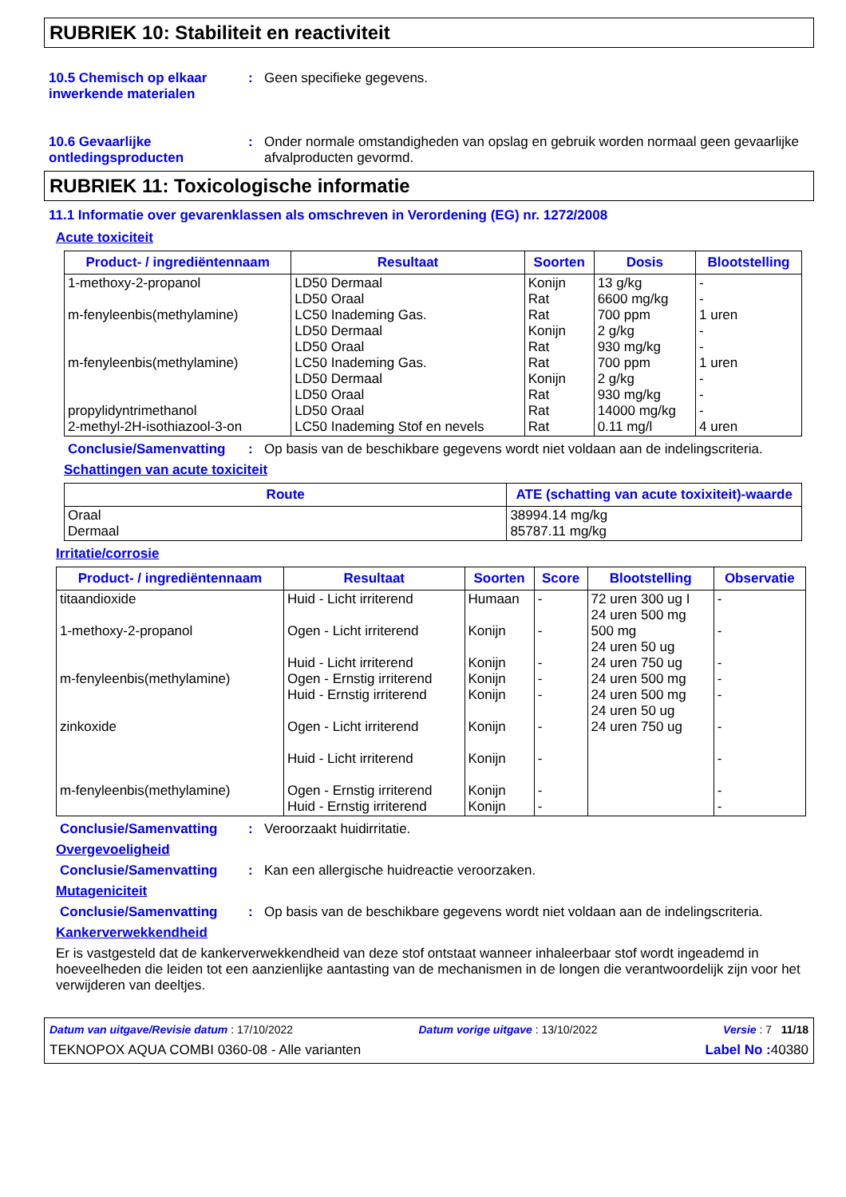RUBRIEK 10: Stabiliteit en reactiviteit
10.5 Chemisch op elkaar inwerkende materialen
: Geen specifieke gegevens.
10.6 Gevaarlijke ontledingsproducten
: Onder normale omstandigheden van opslag en gebruik worden normaal geen gevaarlijke afvalproducten gevormd.
RUBRIEK 11: Toxicologische informatie
11.1 Informatie over gevarenklassen als omschreven in Verordening (EG) nr. 1272/2008
Acute toxiciteit
| Product- / ingrediëntennaam | Resultaat | Soorten | Dosis | Blootstelling |
| --- | --- | --- | --- | --- |
| 1-methoxy-2-propanol m-fenyleenbis(methylamine) m-fenyleenbis(methylamine) propylidyntrimethanol 2-methyl-2H-isothiazool-3-on | LD50 Dermaal LD50 Oraal LC50 Inademing Gas. LD50 Dermaal LD50 Oraal LC50 Inademing Gas. LD50 Dermaal LD50 Oraal LD50 Oraal LC50 Inademing Stof en nevels | Konijn Rat Rat Konijn Rat Rat Konijn Rat Rat Rat | 13 g/kg 6600 mg/kg 700 ppm 2 g/kg 930 mg/kg 700 ppm 2 g/kg 930 mg/kg 14000 mg/kg 0.11 mg/l | - - 1 uren - - 1 uren - - - 4 uren |
Conclusie/Samenvatting : Op basis van de beschikbare gegevens wordt niet voldaan aan de indelingscriteria.
Schattingen van acute toxiciteit
| Route | ATE (schatting van acute toxixiteit)-waarde |
| --- | --- |
| Oraal Dermaal | 38994.14 mg/kg 85787.11 mg/kg |
Irritatie/corrosie
| Product- / ingrediëntennaam | Resultaat | Soorten | Score | Blootstelling | Observatie |
| --- | --- | --- | --- | --- | --- |
| titaandioxide 1-methoxy-2-propanol m-fenyleenbis(methylamine) zinkoxide m-fenyleenbis(methylamine) | Huid - Licht irriterend Ogen - Licht irriterend Huid - Licht irriterend Ogen - Ernstig irriterend Huid - Ernstig irriterend Ogen - Licht irriterend Huid - Licht irriterend Ogen - Ernstig irriterend Huid - Ernstig irriterend | Humaan Konijn Konijn Konijn Konijn Konijn Konijn Konijn Konijn | - - - - - - - - - | 72 uren 300 ug I 24 uren 500 mg 500 mg 24 uren 50 ug 24 uren 750 ug 24 uren 500 mg 24 uren 500 mg 24 uren 50 ug 24 uren 750 ug | - - - - - - - - - |
Conclusie/Samenvatting : Veroorzaakt huidirritatie.
Overgevoeligheid
Conclusie/Samenvatting : Kan een allergische huidreactie veroorzaken.
Mutageniciteit
Conclusie/Samenvatting : Op basis van de beschikbare gegevens wordt niet voldaan aan de indelingscriteria.
Kankerverwekkendheid
Er is vastgesteld dat de kankerverwekkendheid van deze stof ontstaat wanneer inhaleerbaar stof wordt ingeademd in hoeveelheden die leiden tot een aanzienlijke aantasting van de mechanismen in de longen die verantwoordelijk zijn voor het verwijderen van deeltjes.
Datum van uitgave/Revisie datum : 17/10/2022 Datum vorige uitgave : 13/10/2022 Versie : 7 11/18
TEKNOPOX AQUA COMBI 0360-08 - Alle varianten Label No : 40380